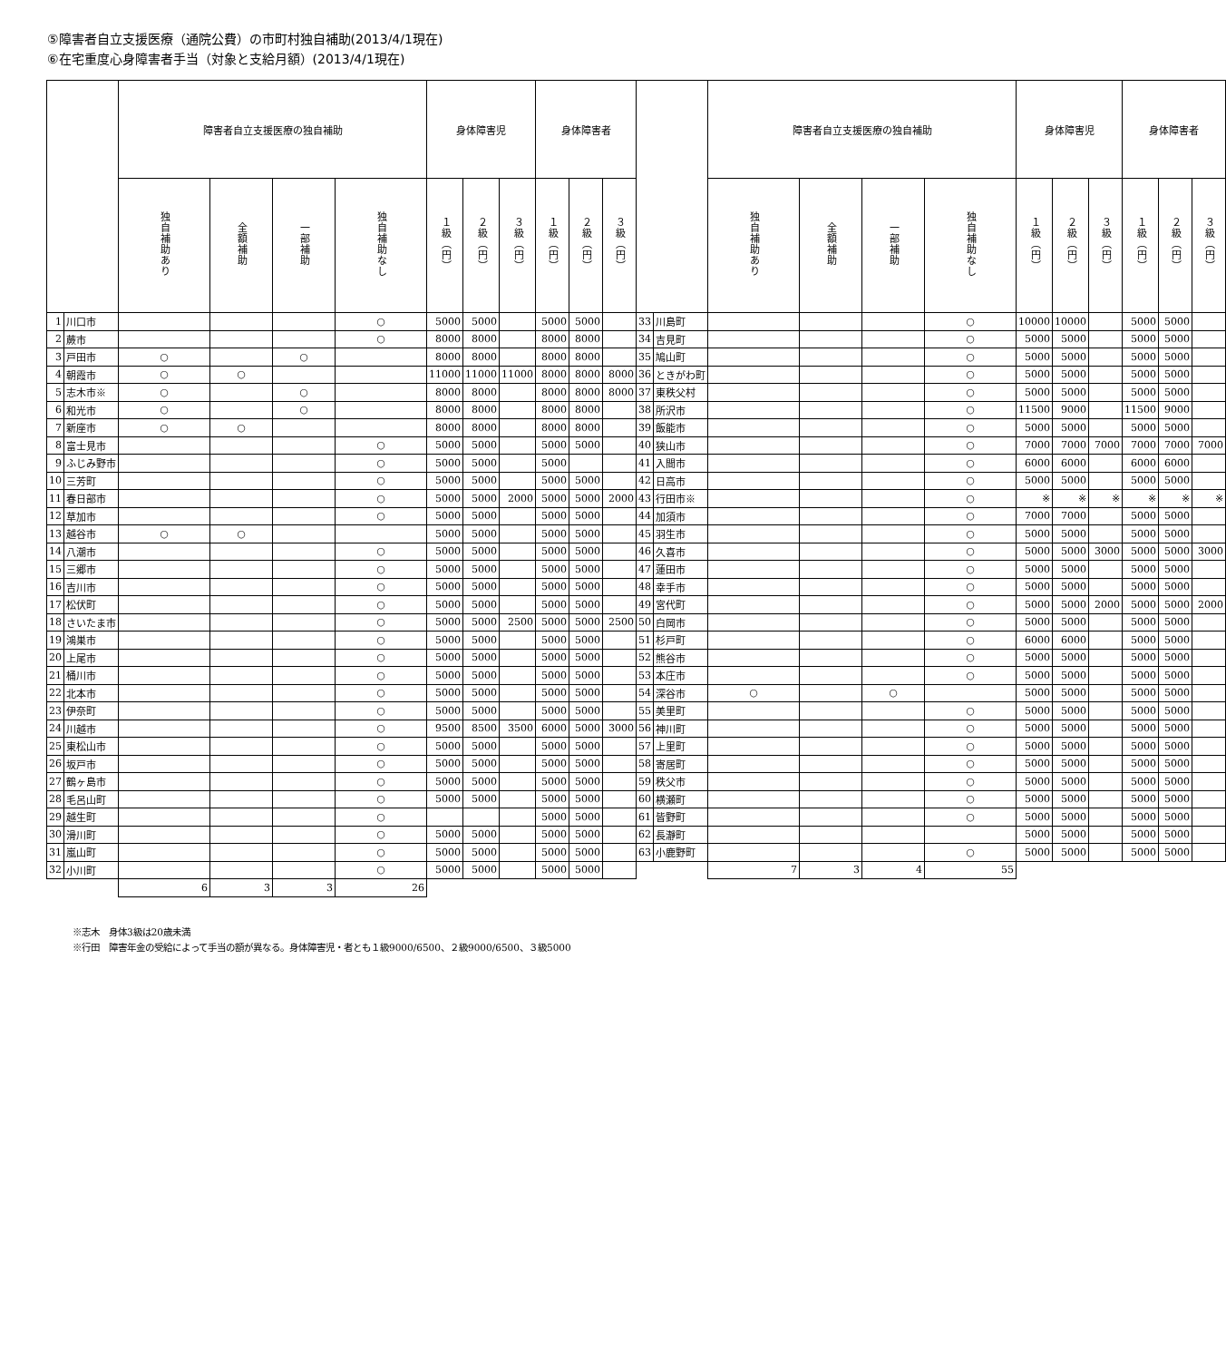⑤障害者自立支援医療（通院公費）の市町村独自補助(2013/4/1現在)
⑥在宅重度心身障害者手当（対象と支給月額）(2013/4/1現在)
| | | 障害者自立支援医療の独自補助 | | | | 身体障害児 | | | 身体障害者 | | | | | 障害者自立支援医療の独自補助 | | | | 身体障害児 | | | 身体障害者 | | |
| --- | --- | --- | --- | --- | --- | --- | --- | --- | --- | --- | --- | --- | --- | --- | --- | --- | --- | --- | --- | --- | --- | --- | --- |
| | | 独自補助あり | 全額補助 | 一部補助 | 独自補助なし | １級（円） | ２級（円） | ３級（円） | １級（円） | ２級（円） | ３級（円） | | | 独自補助あり | 全額補助 | 一部補助 | 独自補助なし | １級（円） | ２級（円） | ３級（円） | １級（円） | ２級（円） | ３級（円） |
| 1 | 川口市 | | | | ○ | 5000 | 5000 | | 5000 | 5000 | | 33 | 川島町 | | | | ○ | 10000 | 10000 | | 5000 | 5000 | |
| 2 | 蕨市 | | | | ○ | 8000 | 8000 | | 8000 | 8000 | | 34 | 吉見町 | | | | ○ | 5000 | 5000 | | 5000 | 5000 | |
| 3 | 戸田市 | ○ | | ○ | | 8000 | 8000 | | 8000 | 8000 | | 35 | 鳩山町 | | | | ○ | 5000 | 5000 | | 5000 | 5000 | |
| 4 | 朝霞市 | ○ | ○ | | | 11000 | 11000 | 11000 | 8000 | 8000 | 8000 | 36 | ときがわ町 | | | | ○ | 5000 | 5000 | | 5000 | 5000 | |
| 5 | 志木市※ | ○ | | ○ | | 8000 | 8000 | | 8000 | 8000 | 8000 | 37 | 東秩父村 | | | | ○ | 5000 | 5000 | | 5000 | 5000 | |
| 6 | 和光市 | ○ | | ○ | | 8000 | 8000 | | 8000 | 8000 | | 38 | 所沢市 | | | | ○ | 11500 | 9000 | | 11500 | 9000 | |
| 7 | 新座市 | ○ | ○ | | | 8000 | 8000 | | 8000 | 8000 | | 39 | 飯能市 | | | | ○ | 5000 | 5000 | | 5000 | 5000 | |
| 8 | 富士見市 | | | | ○ | 5000 | 5000 | | 5000 | 5000 | | 40 | 狭山市 | | | | ○ | 7000 | 7000 | 7000 | 7000 | 7000 | 7000 |
| 9 | ふじみ野市 | | | | ○ | 5000 | 5000 | | 5000 | | | 41 | 入間市 | | | | ○ | 6000 | 6000 | | 6000 | 6000 | |
| 10 | 三芳町 | | | | ○ | 5000 | 5000 | | 5000 | 5000 | | 42 | 日高市 | | | | ○ | 5000 | 5000 | | 5000 | 5000 | |
| 11 | 春日部市 | | | | ○ | 5000 | 5000 | 2000 | 5000 | 5000 | 2000 | 43 | 行田市※ | | | | ○ | ※ | ※ | ※ | ※ | ※ | ※ |
| 12 | 草加市 | | | | ○ | 5000 | 5000 | | 5000 | 5000 | | 44 | 加須市 | | | | ○ | 7000 | 7000 | | 5000 | 5000 | |
| 13 | 越谷市 | ○ | ○ | | | 5000 | 5000 | | 5000 | 5000 | | 45 | 羽生市 | | | | ○ | 5000 | 5000 | | 5000 | 5000 | |
| 14 | 八潮市 | | | | ○ | 5000 | 5000 | | 5000 | 5000 | | 46 | 久喜市 | | | | ○ | 5000 | 5000 | 3000 | 5000 | 5000 | 3000 |
| 15 | 三郷市 | | | | ○ | 5000 | 5000 | | 5000 | 5000 | | 47 | 蓮田市 | | | | ○ | 5000 | 5000 | | 5000 | 5000 | |
| 16 | 吉川市 | | | | ○ | 5000 | 5000 | | 5000 | 5000 | | 48 | 幸手市 | | | | ○ | 5000 | 5000 | | 5000 | 5000 | |
| 17 | 松伏町 | | | | ○ | 5000 | 5000 | | 5000 | 5000 | | 49 | 宮代町 | | | | ○ | 5000 | 5000 | 2000 | 5000 | 5000 | 2000 |
| 18 | さいたま市 | | | | ○ | 5000 | 5000 | 2500 | 5000 | 5000 | 2500 | 50 | 白岡市 | | | | ○ | 5000 | 5000 | | 5000 | 5000 | |
| 19 | 鴻巣市 | | | | ○ | 5000 | 5000 | | 5000 | 5000 | | 51 | 杉戸町 | | | | ○ | 6000 | 6000 | | 5000 | 5000 | |
| 20 | 上尾市 | | | | ○ | 5000 | 5000 | | 5000 | 5000 | | 52 | 熊谷市 | | | | ○ | 5000 | 5000 | | 5000 | 5000 | |
| 21 | 桶川市 | | | | ○ | 5000 | 5000 | | 5000 | 5000 | | 53 | 本庄市 | | | | ○ | 5000 | 5000 | | 5000 | 5000 | |
| 22 | 北本市 | | | | ○ | 5000 | 5000 | | 5000 | 5000 | | 54 | 深谷市 | ○ | | ○ | | 5000 | 5000 | | 5000 | 5000 | |
| 23 | 伊奈町 | | | | ○ | 5000 | 5000 | | 5000 | 5000 | | 55 | 美里町 | | | | ○ | 5000 | 5000 | | 5000 | 5000 | |
| 24 | 川越市 | | | | ○ | 9500 | 8500 | 3500 | 6000 | 5000 | 3000 | 56 | 神川町 | | | | ○ | 5000 | 5000 | | 5000 | 5000 | |
| 25 | 東松山市 | | | | ○ | 5000 | 5000 | | 5000 | 5000 | | 57 | 上里町 | | | | ○ | 5000 | 5000 | | 5000 | 5000 | |
| 26 | 坂戸市 | | | | ○ | 5000 | 5000 | | 5000 | 5000 | | 58 | 寄居町 | | | | ○ | 5000 | 5000 | | 5000 | 5000 | |
| 27 | 鶴ヶ島市 | | | | ○ | 5000 | 5000 | | 5000 | 5000 | | 59 | 秩父市 | | | | ○ | 5000 | 5000 | | 5000 | 5000 | |
| 28 | 毛呂山町 | | | | ○ | 5000 | 5000 | | 5000 | 5000 | | 60 | 横瀬町 | | | | ○ | 5000 | 5000 | | 5000 | 5000 | |
| 29 | 越生町 | | | | ○ | | | | 5000 | 5000 | | 61 | 皆野町 | | | | ○ | 5000 | 5000 | | 5000 | 5000 | |
| 30 | 滑川町 | | | | ○ | 5000 | 5000 | | 5000 | 5000 | | 62 | 長瀞町 | | | | | 5000 | 5000 | | 5000 | 5000 | |
| 31 | 嵐山町 | | | | ○ | 5000 | 5000 | | 5000 | 5000 | | 63 | 小鹿野町 | | | | ○ | 5000 | 5000 | | 5000 | 5000 | |
| 32 | 小川町 | | | | ○ | 5000 | 5000 | | 5000 | 5000 | | | | 7 | 3 | 4 | 55 | | | | | | |
| | | 6 | 3 | 3 | 26 | | | | | | | | | | | | | | | | | | |
※志木　身体3級は20歳未満
※行田　障害年金の受給によって手当の額が異なる。身体障害児・者とも１級9000/6500、２級9000/6500、３級5000